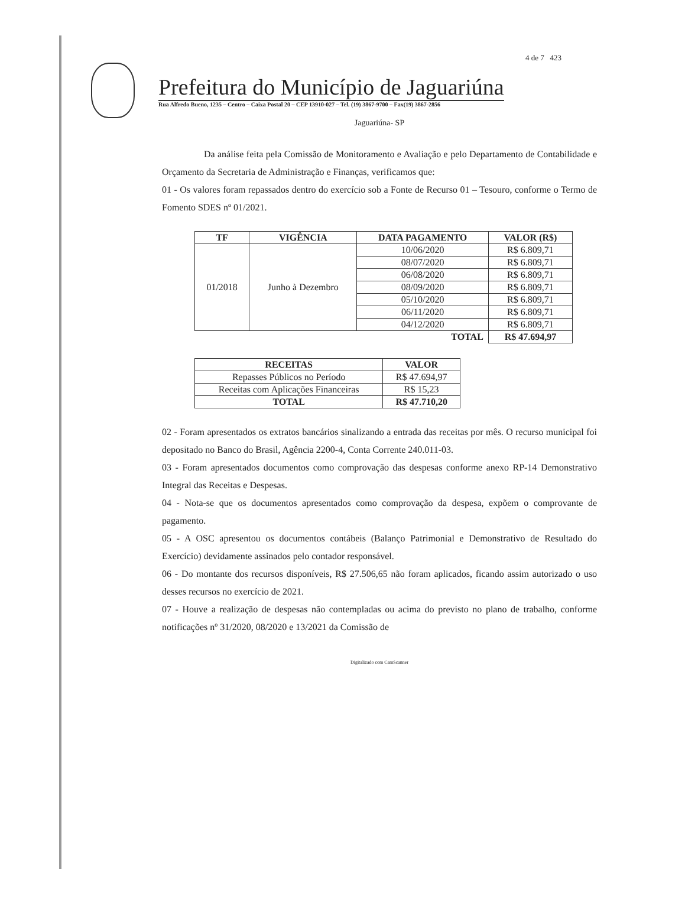4 de 7 423
Prefeitura do Município de Jaguariúna
Rua Alfredo Bueno, 1235 – Centro – Caixa Postal 20 – CEP 13910-027 – Tel. (19) 3867-9700 – Fax(19) 3867-2856
Jaguariúna- SP
Da análise feita pela Comissão de Monitoramento e Avaliação e pelo Departamento de Contabilidade e Orçamento da Secretaria de Administração e Finanças, verificamos que:
01 - Os valores foram repassados dentro do exercício sob a Fonte de Recurso 01 – Tesouro, conforme o Termo de Fomento SDES nº 01/2021.
| TF | VIGÊNCIA | DATA PAGAMENTO | VALOR (R$) |
| --- | --- | --- | --- |
| 01/2018 | Junho à Dezembro | 10/06/2020 | R$ 6.809,71 |
| | | 08/07/2020 | R$ 6.809,71 |
| | | 06/08/2020 | R$ 6.809,71 |
| | | 08/09/2020 | R$ 6.809,71 |
| | | 05/10/2020 | R$ 6.809,71 |
| | | 06/11/2020 | R$ 6.809,71 |
| | | 04/12/2020 | R$ 6.809,71 |
| TOTAL | | | R$ 47.694,97 |
| RECEITAS | VALOR |
| --- | --- |
| Repasses Públicos no Período | R$ 47.694,97 |
| Receitas com Aplicações Financeiras | R$ 15,23 |
| TOTAL | R$ 47.710,20 |
02 - Foram apresentados os extratos bancários sinalizando a entrada das receitas por mês. O recurso municipal foi depositado no Banco do Brasil, Agência 2200-4, Conta Corrente 240.011-03.
03 - Foram apresentados documentos como comprovação das despesas conforme anexo RP-14 Demonstrativo Integral das Receitas e Despesas.
04 - Nota-se que os documentos apresentados como comprovação da despesa, expõem o comprovante de pagamento.
05 - A OSC apresentou os documentos contábeis (Balanço Patrimonial e Demonstrativo de Resultado do Exercício) devidamente assinados pelo contador responsável.
06 - Do montante dos recursos disponíveis, R$ 27.506,65 não foram aplicados, ficando assim autorizado o uso desses recursos no exercício de 2021.
07 - Houve a realização de despesas não contempladas ou acima do previsto no plano de trabalho, conforme notificações nº 31/2020, 08/2020 e 13/2021 da Comissão de
Digitalizado com CamScanner